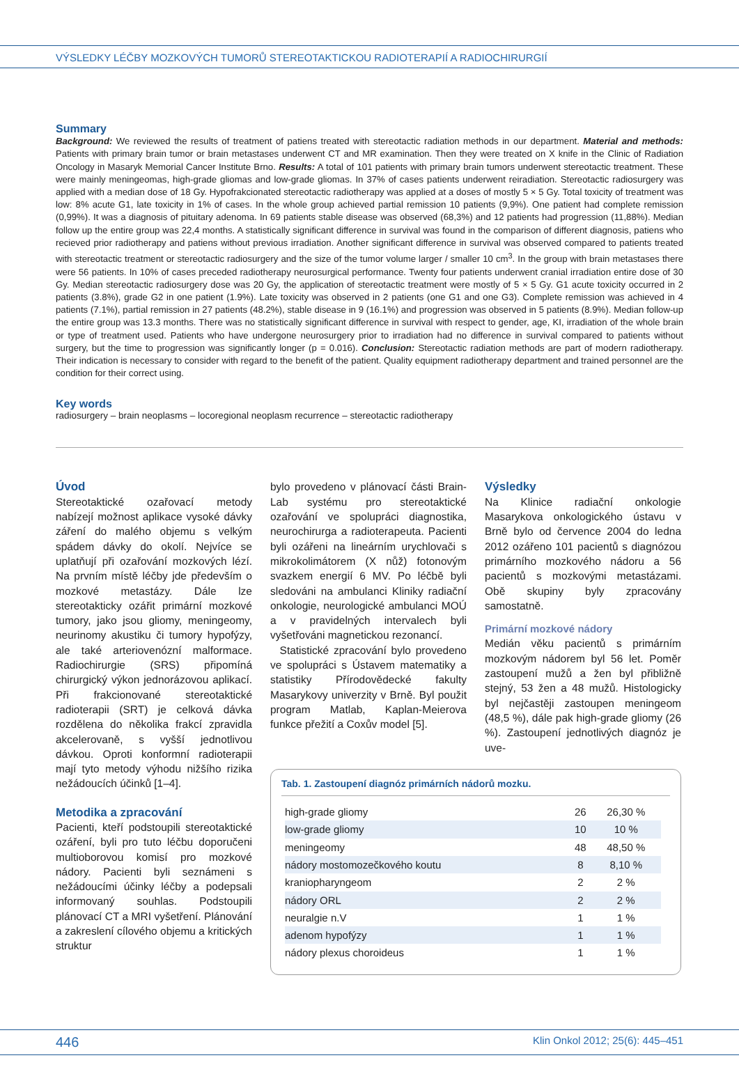VÝSLEDKY LÉČBY MOZKOVÝCH TUMORŮ STEREOTAKTICKOU RADIOTERAPIÍ A RADIOCHIRURGIÍ
Summary
Background: We reviewed the results of treatment of patiens treated with stereotactic radiation methods in our department. Material and methods: Patients with primary brain tumor or brain metastases underwent CT and MR examination. Then they were treated on X knife in the Clinic of Radiation Oncology in Masaryk Memorial Cancer Institute Brno. Results: A total of 101 patients with primary brain tumors underwent stereotactic treatment. These were mainly meningeomas, high-grade gliomas and low-grade gliomas. In 37% of cases patients underwent reiradiation. Stereotactic radiosurgery was applied with a median dose of 18 Gy. Hypofrakcionated stereotactic radiotherapy was applied at a doses of mostly 5 × 5 Gy. Total toxicity of treatment was low: 8% acute G1, late toxicity in 1% of cases. In the whole group achieved partial remission 10 patients (9,9%). One patient had complete remission (0,99%). It was a diagnosis of pituitary adenoma. In 69 patients stable disease was observed (68,3%) and 12 patients had progression (11,88%). Median follow up the entire group was 22,4 months. A statistically significant difference in survival was found in the comparison of different diagnosis, patiens who recieved prior radiotherapy and patiens without previous irradiation. Another significant difference in survival was observed compared to patients treated with stereotactic treatment or stereotactic radiosurgery and the size of the tumor volume larger / smaller 10 cm<sup>3</sup>. In the group with brain metastases there were 56 patients. In 10% of cases preceded radiotherapy neurosurgical performance. Twenty four patients underwent cranial irradiation entire dose of 30 Gy. Median stereotactic radiosurgery dose was 20 Gy, the application of stereotactic treatment were mostly of 5 × 5 Gy. G1 acute toxicity occurred in 2 patients (3.8%), grade G2 in one patient (1.9%). Late toxicity was observed in 2 patients (one G1 and one G3). Complete remission was achieved in 4 patients (7.1%), partial remission in 27 patients (48.2%), stable disease in 9 (16.1%) and progression was observed in 5 patients (8.9%). Median follow-up the entire group was 13.3 months. There was no statistically significant difference in survival with respect to gender, age, KI, irradiation of the whole brain or type of treatment used. Patients who have undergone neurosurgery prior to irradiation had no difference in survival compared to patients without surgery, but the time to progression was significantly longer (p = 0.016). Conclusion: Stereotactic radiation methods are part of modern radiotherapy. Their indication is necessary to consider with regard to the benefit of the patient. Quality equipment radiotherapy department and trained personnel are the condition for their correct using.
Key words
radiosurgery – brain neoplasms – locoregional neoplasm recurrence – stereotactic radiotherapy
Úvod
Stereotaktické ozařovací metody nabízejí možnost aplikace vysoké dávky záření do malého objemu s velkým spádem dávky do okolí. Nejvíce se uplatňují při ozařování mozkových lézí. Na prvním místě léčby jde především o mozkové metastázy. Dále lze stereotakticky ozářit primární mozkové tumory, jako jsou gliomy, meningeomy, neurinomy akustiku či tumory hypofýzy, ale také arteriovenózní malformace. Radiochirurgie (SRS) připomíná chirurgický výkon jednorázovou aplikací. Při frakcionované stereotaktické radioterapii (SRT) je celková dávka rozdělena do několika frakcí zpravidla akcelerovaně, s vyšší jednotlivou dávkou. Oproti konformní radioterapii mají tyto metody výhodu nižšího rizika nežádoucích účinků [1–4].
Metodika a zpracování
Pacienti, kteří podstoupili stereotaktické ozáření, byli pro tuto léčbu doporučeni multioborovou komisí pro mozkové nádory. Pacienti byli seznámeni s nežádoucími účinky léčby a podepsali informovaný souhlas. Podstoupili plánovací CT a MRI vyšetření. Plánování a zakreslení cílového objemu a kritických struktur
bylo provedeno v plánovací části Brain-Lab systému pro stereotaktické ozařování ve spolupráci diagnostika, neurochirurga a radioterapeuta. Pacienti byli ozářeni na lineárním urychlovači s mikrokolimátorem (X nůž) fotonovým svazkem energií 6 MV. Po léčbě byli sledováni na ambulanci Kliniky radiační onkologie, neurologické ambulanci MOÚ a v pravidelných intervalech byli vyšetřováni magnetickou rezonancí.
Statistické zpracování bylo provedeno ve spolupráci s Ústavem matematiky a statistiky Přírodovědecké fakulty Masarykovy univerzity v Brně. Byl použit program Matlab, Kaplan-Meierova funkce přežití a Coxův model [5].
Výsledky
Na Klinice radiační onkologie Masarykova onkologického ústavu v Brně bylo od července 2004 do ledna 2012 ozářeno 101 pacientů s diagnózou primárního mozkového nádoru a 56 pacientů s mozkovými metastázami. Obě skupiny byly zpracovány samostatně.
Primární mozkové nádory
Medián věku pacientů s primárním mozkovým nádorem byl 56 let. Poměr zastoupení mužů a žen byl přibližně stejný, 53 žen a 48 mužů. Histologicky byl nejčastěji zastoupen meningeom (48,5 %), dále pak high-grade gliomy (26 %). Zastoupení jednotlivých diagnóz je uve-
Tab. 1. Zastoupení diagnóz primárních nádorů mozku.
| high-grade gliomy | 26 | 26,30 % |
| low-grade gliomy | 10 | 10 % |
| meningeomy | 48 | 48,50 % |
| nádory mostomozečkového koutu | 8 | 8,10 % |
| kraniopharyngeom | 2 | 2 % |
| nádory ORL | 2 | 2 % |
| neuralgie n.V | 1 | 1 % |
| adenom hypofýzy | 1 | 1 % |
| nádory plexus choroideus | 1 | 1 % |
446 Klin Onkol 2012; 25(6): 445–451